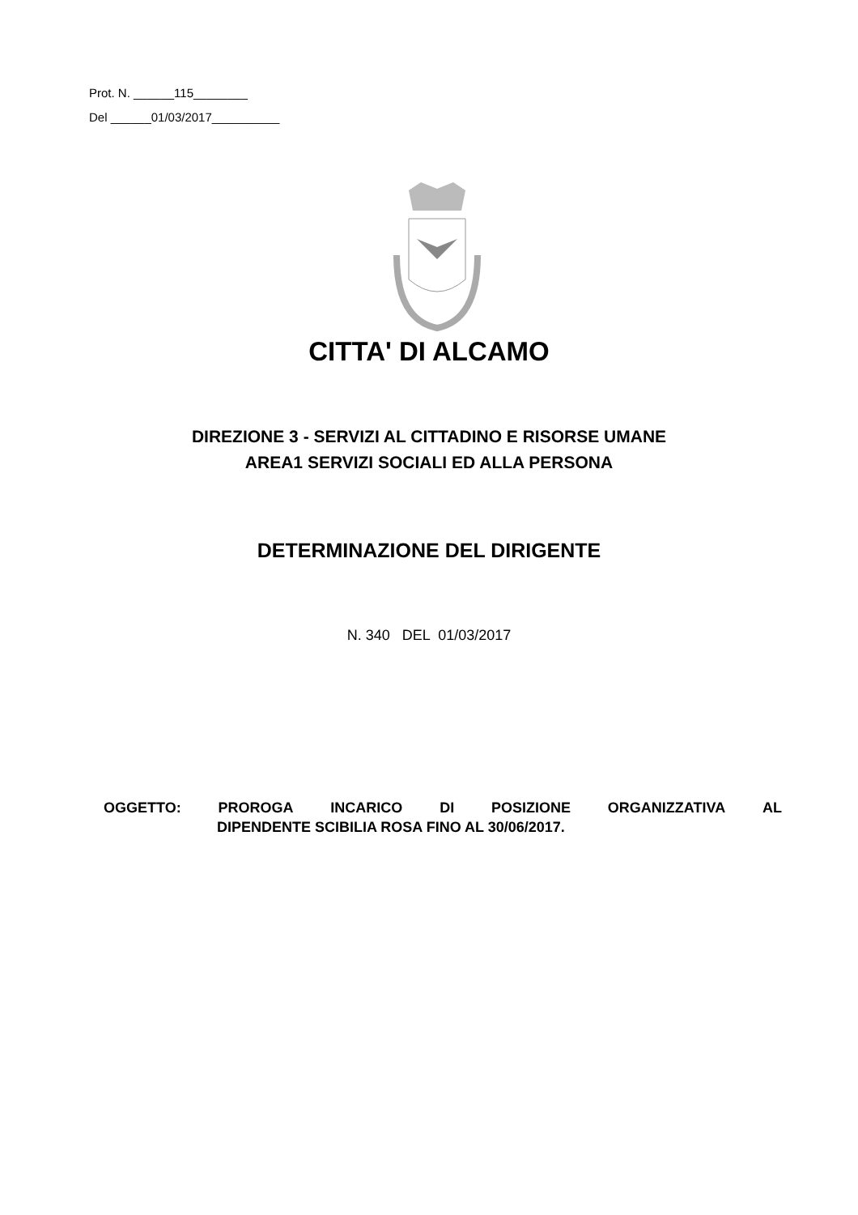Prot. N. ______115________
Del ______01/03/2017__________
CITTA' DI ALCAMO
DIREZIONE 3 - SERVIZI AL CITTADINO E RISORSE UMANE
AREA1 SERVIZI SOCIALI ED ALLA PERSONA
DETERMINAZIONE DEL DIRIGENTE
N. 340 DEL 01/03/2017
OGGETTO: PROROGA INCARICO DI POSIZIONE ORGANIZZATIVA AL
DIPENDENTE SCIBILIA ROSA FINO AL 30/06/2017.